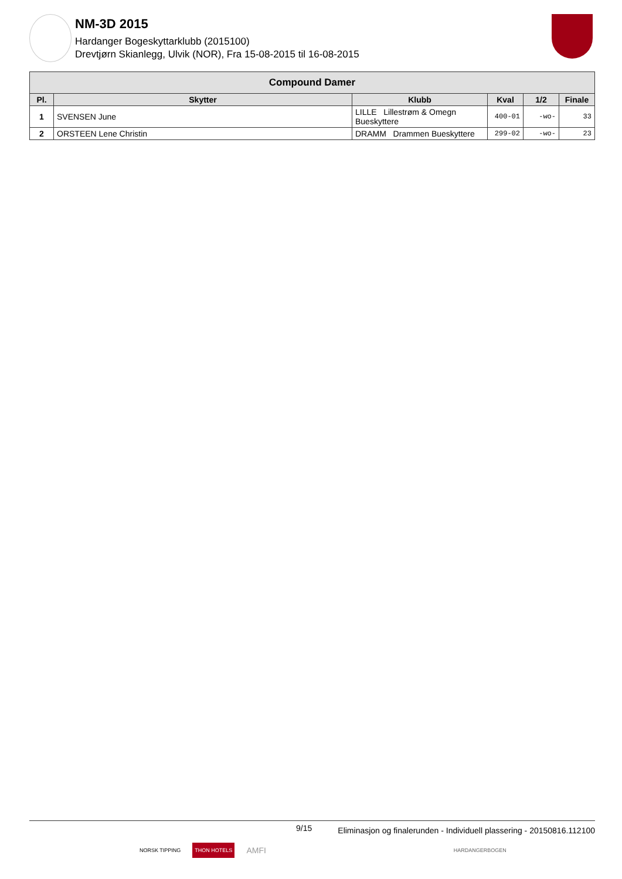NM-3D 2015
Hardanger Bogeskyttarklubb (2015100)
Drevtjørn Skianlegg, Ulvik (NOR), Fra 15-08-2015 til 16-08-2015
| Compound Damer | | | | | |
| --- | --- | --- | --- | --- | --- |
| Pl. | Skytter | Klubb | Kval | 1/2 | Finale |
| 1 | SVENSEN June | LILLE Lillestrøm & Omegn Bueskyttere | 400-01 | -wo- | 33 |
| 2 | ORSTEEN Lene Christin | DRAMM Drammen Bueskyttere | 299-02 | -wo- | 23 |
9/15
Eliminasjon og finalerunden - Individuell plassering - 20150816.112100
NORSK TIPPING THON HOTELS AMFI HARDANGERBOGEN